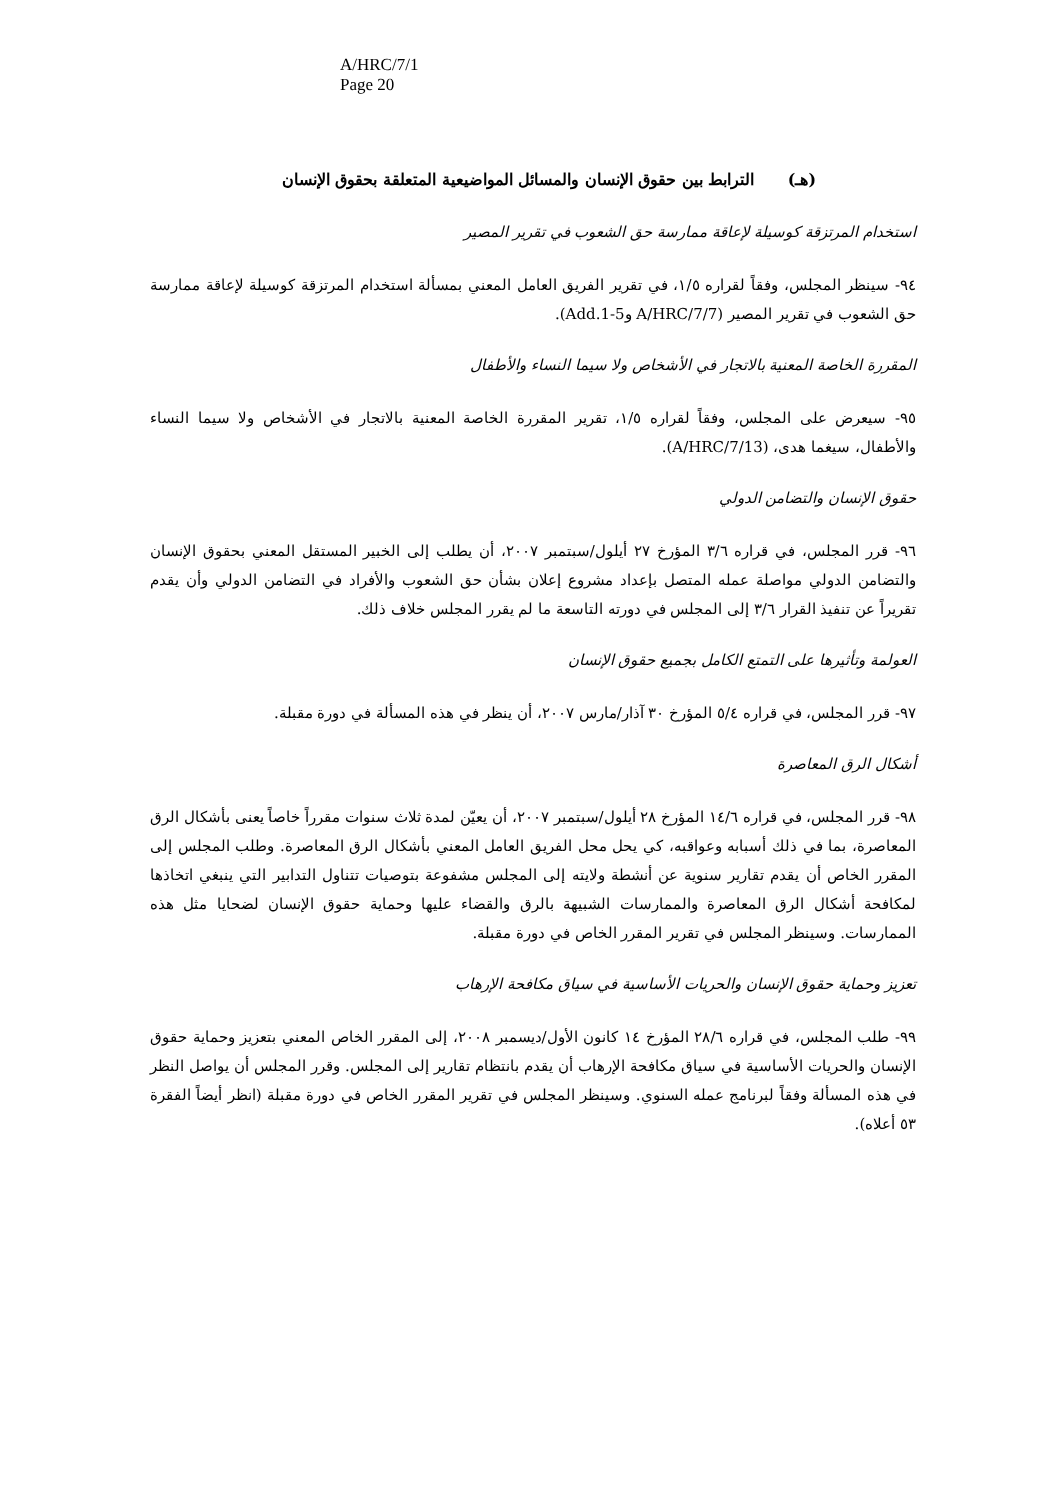A/HRC/7/1
Page 20
(هـ) الترابط بين حقوق الإنسان والمسائل المواضيعية المتعلقة بحقوق الإنسان
استخدام المرتزقة كوسيلة لإعاقة ممارسة حق الشعوب في تقرير المصير
٩٤- سينظر المجلس، وفقاً لقراره ١/٥، في تقرير الفريق العامل المعني بمسألة استخدام المرتزقة كوسيلة لإعاقة ممارسة حق الشعوب في تقرير المصير (A/HRC/7/7 وAdd.1-5).
المقررة الخاصة المعنية بالاتجار في الأشخاص ولا سيما النساء والأطفال
٩٥- سيعرض على المجلس، وفقاً لقراره ١/٥، تقرير المقررة الخاصة المعنية بالاتجار في الأشخاص ولا سيما النساء والأطفال، سيغما هدى، (A/HRC/7/13).
حقوق الإنسان والتضامن الدولي
٩٦- قرر المجلس، في قراره ٣/٦ المؤرخ ٢٧ أيلول/سبتمبر ٢٠٠٧، أن يطلب إلى الخبير المستقل المعني بحقوق الإنسان والتضامن الدولي مواصلة عمله المتصل بإعداد مشروع إعلان بشأن حق الشعوب والأفراد في التضامن الدولي وأن يقدم تقريراً عن تنفيذ القرار ٣/٦ إلى المجلس في دورته التاسعة ما لم يقرر المجلس خلاف ذلك.
العولمة وتأثيرها على التمتع الكامل بجميع حقوق الإنسان
٩٧- قرر المجلس، في قراره ٥/٤ المؤرخ ٣٠ آذار/مارس ٢٠٠٧، أن ينظر في هذه المسألة في دورة مقبلة.
أشكال الرق المعاصرة
٩٨- قرر المجلس، في قراره ١٤/٦ المؤرخ ٢٨ أيلول/سبتمبر ٢٠٠٧، أن يعيّن لمدة ثلاث سنوات مقرراً خاصاً يعنى بأشكال الرق المعاصرة، بما في ذلك أسبابه وعواقبه، كي يحل محل الفريق العامل المعني بأشكال الرق المعاصرة. وطلب المجلس إلى المقرر الخاص أن يقدم تقارير سنوية عن أنشطة ولايته إلى المجلس مشفوعة بتوصيات تتناول التدابير التي ينبغي اتخاذها لمكافحة أشكال الرق المعاصرة والممارسات الشبيهة بالرق والقضاء عليها وحماية حقوق الإنسان لضحايا مثل هذه الممارسات. وسينظر المجلس في تقرير المقرر الخاص في دورة مقبلة.
تعزيز وحماية حقوق الإنسان والحريات الأساسية في سياق مكافحة الإرهاب
٩٩- طلب المجلس، في قراره ٢٨/٦ المؤرخ ١٤ كانون الأول/ديسمبر ٢٠٠٨، إلى المقرر الخاص المعني بتعزيز وحماية حقوق الإنسان والحريات الأساسية في سياق مكافحة الإرهاب أن يقدم بانتظام تقارير إلى المجلس. وقرر المجلس أن يواصل النظر في هذه المسألة وفقاً لبرنامج عمله السنوي. وسينظر المجلس في تقرير المقرر الخاص في دورة مقبلة (انظر أيضاً الفقرة ٥٣ أعلاه).